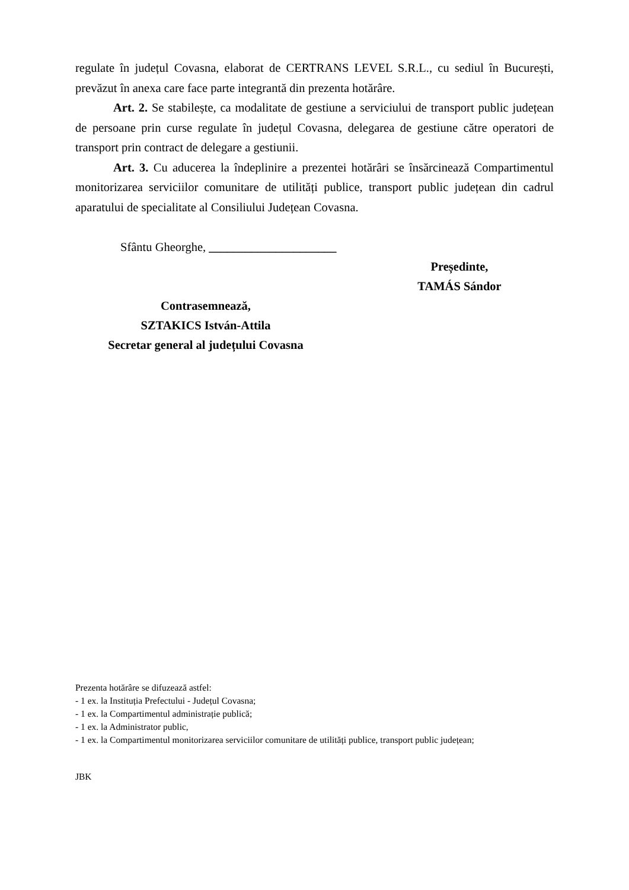regulate în județul Covasna, elaborat de CERTRANS LEVEL S.R.L., cu sediul în București, prevăzut în anexa care face parte integrantă din prezenta hotărâre.
Art. 2. Se stabilește, ca modalitate de gestiune a serviciului de transport public județean de persoane prin curse regulate în județul Covasna, delegarea de gestiune către operatori de transport prin contract de delegare a gestiunii.
Art. 3. Cu aducerea la îndeplinire a prezentei hotărâri se însărcinează Compartimentul monitorizarea serviciilor comunitare de utilități publice, transport public județean din cadrul aparatului de specialitate al Consiliului Județean Covasna.
Sfântu Gheorghe, _____________________
Președinte,
TAMÁS Sándor
Contrasemnează,
SZTAKICS István-Attila
Secretar general al județului Covasna
Prezenta hotărâre se difuzează astfel:
- 1 ex. la Instituția Prefectului - Județul Covasna;
- 1 ex. la Compartimentul administrație publică;
- 1 ex. la Administrator public,
- 1 ex. la Compartimentul monitorizarea serviciilor comunitare de utilități publice, transport public județean;
JBK